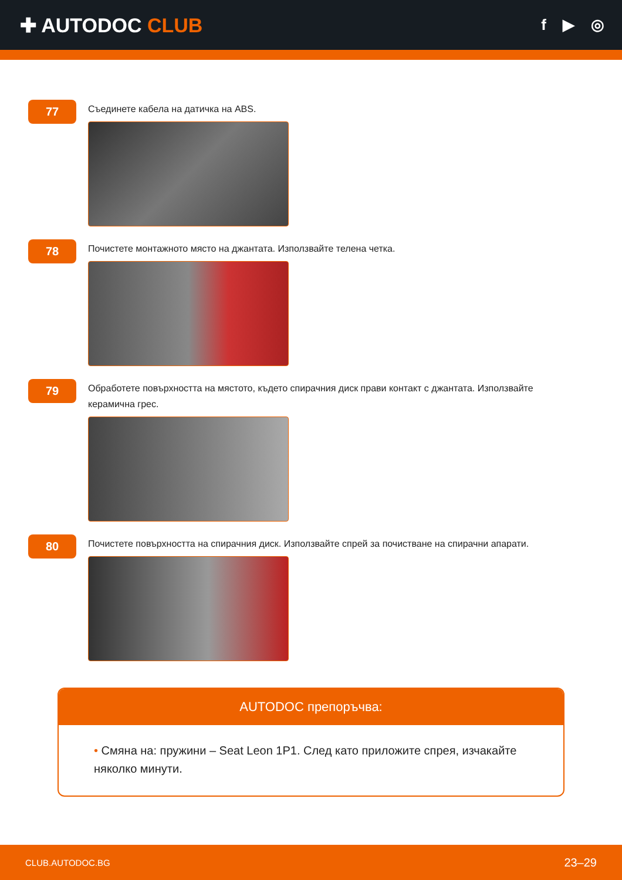✚ AUTODOC CLUB
f ▶ ◎
77
Съединете кабела на датичка на ABS.
78
Почистете монтажното място на джантата. Използвайте телена четка.
79
Обработете повърхността на мястото, където спирачния диск прави контакт с джантата. Използвайте керамична грес.
80
Почистете повърхността на спирачния диск. Използвайте спрей за почистване на спирачни апарати.
AUTODOC препоръчва:
• Смяна на: пружини – Seat Leon 1P1. След като приложите спрея, изчакайте няколко минути.
CLUB.AUTODOC.BG 23–29